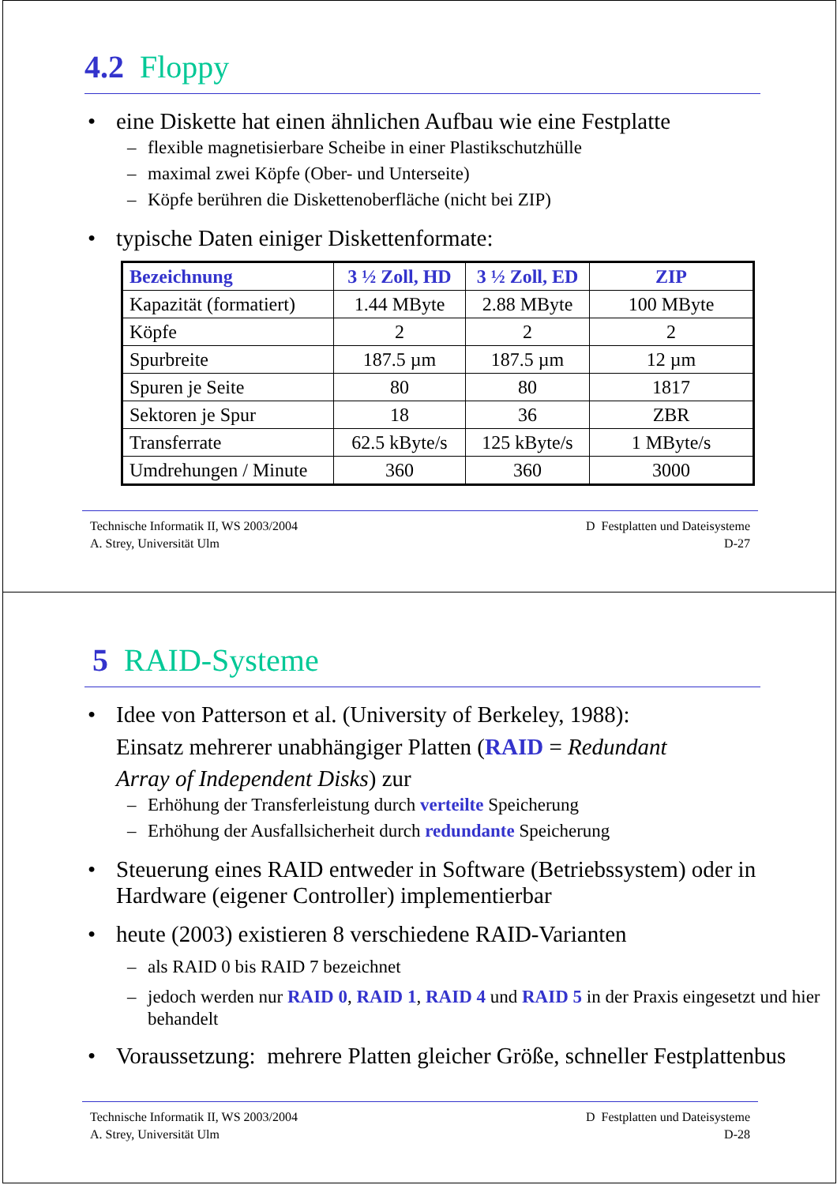4.2 Floppy
eine Diskette hat einen ähnlichen Aufbau wie eine Festplatte
– flexible magnetisierbare Scheibe in einer Plastikschutzhülle
– maximal zwei Köpfe (Ober- und Unterseite)
– Köpfe berühren die Diskettenoberfläche (nicht bei ZIP)
typische Daten einiger Diskettenformate:
| Bezeichnung | 3 ½ Zoll, HD | 3 ½ Zoll, ED | ZIP |
| --- | --- | --- | --- |
| Kapazität (formatiert) | 1.44 MByte | 2.88 MByte | 100 MByte |
| Köpfe | 2 | 2 | 2 |
| Spurbreite | 187.5 µm | 187.5 µm | 12 µm |
| Spuren je Seite | 80 | 80 | 1817 |
| Sektoren je Spur | 18 | 36 | ZBR |
| Transferrate | 62.5 kByte/s | 125 kByte/s | 1 MByte/s |
| Umdrehungen / Minute | 360 | 360 | 3000 |
Technische Informatik II, WS 2003/2004
A. Strey, Universität Ulm
D Festplatten und Dateisysteme
D-27
5 RAID-Systeme
Idee von Patterson et al. (University of Berkeley, 1988):
Einsatz mehrerer unabhängiger Platten (RAID = Redundant
Array of Independent Disks) zur
– Erhöhung der Transferleistung durch verteilte Speicherung
– Erhöhung der Ausfallsicherheit durch redundante Speicherung
Steuerung eines RAID entweder in Software (Betriebssystem) oder in Hardware (eigener Controller) implementierbar
heute (2003) existieren 8 verschiedene RAID-Varianten
– als RAID 0 bis RAID 7 bezeichnet
– jedoch werden nur RAID 0, RAID 1, RAID 4 und RAID 5 in der Praxis eingesetzt und hier behandelt
Voraussetzung: mehrere Platten gleicher Größe, schneller Festplattenbus
Technische Informatik II, WS 2003/2004
A. Strey, Universität Ulm
D Festplatten und Dateisysteme
D-28